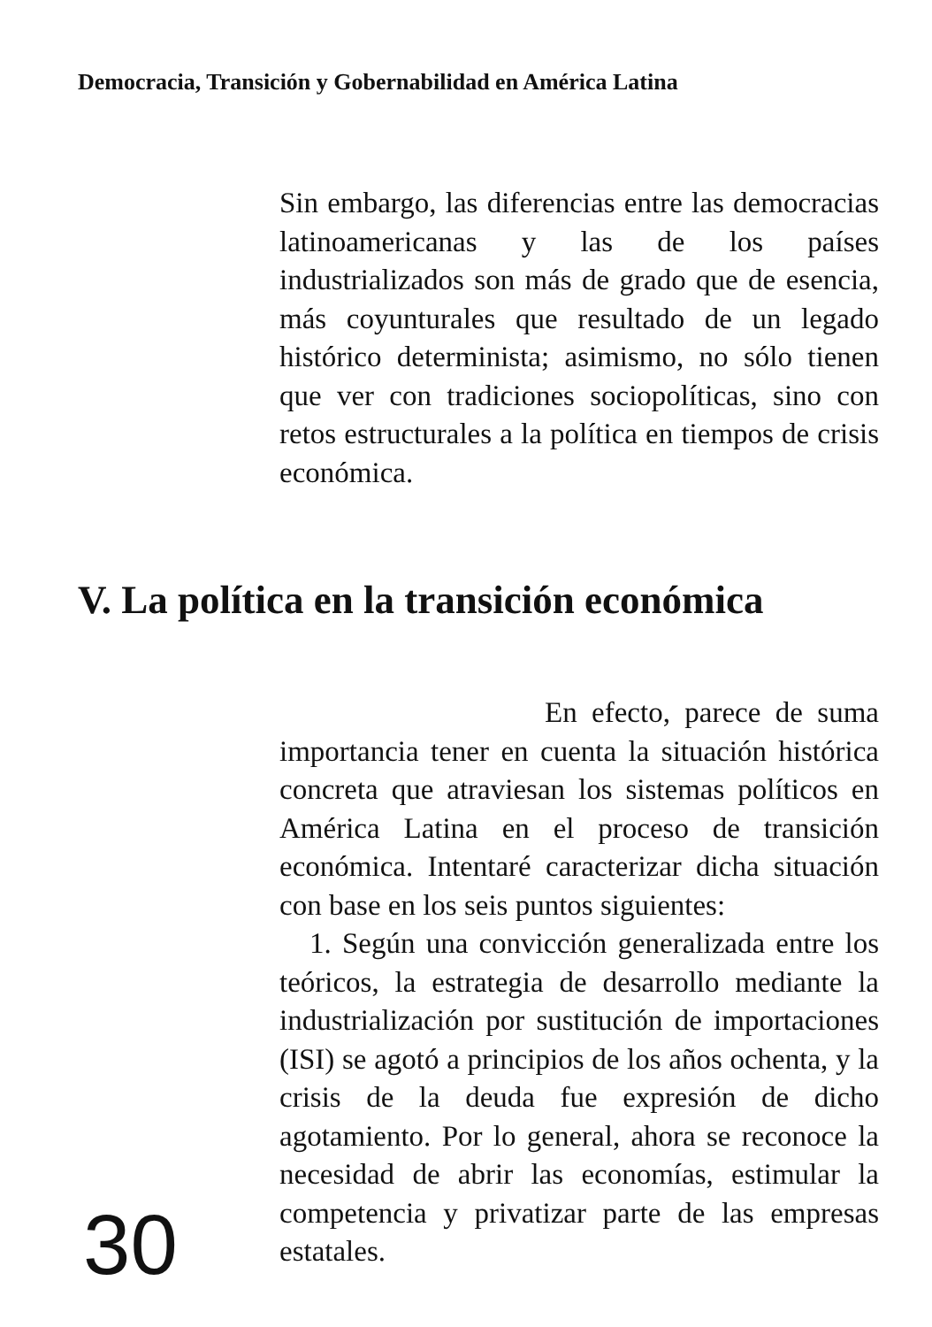Democracia, Transición y Gobernabilidad en América Latina
Sin embargo, las diferencias entre las democracias latinoamericanas y las de los países industrializados son más de grado que de esencia, más coyunturales que resultado de un legado histórico determinista; asimismo, no sólo tienen que ver con tradiciones sociopolíticas, sino con retos estructurales a la política en tiempos de crisis económica.
V. La política en la transición económica
En efecto, parece de suma importancia tener en cuenta la situación histórica concreta que atraviesan los sistemas políticos en América Latina en el proceso de transición económica. Intentaré caracterizar dicha situación con base en los seis puntos siguientes:
1. Según una convicción generalizada entre los teóricos, la estrategia de desarrollo mediante la industrialización por sustitución de importaciones (ISI) se agotó a principios de los años ochenta, y la crisis de la deuda fue expresión de dicho agotamiento. Por lo general, ahora se reconoce la necesidad de abrir las economías, estimular la competencia y privatizar parte de las empresas estatales.
30